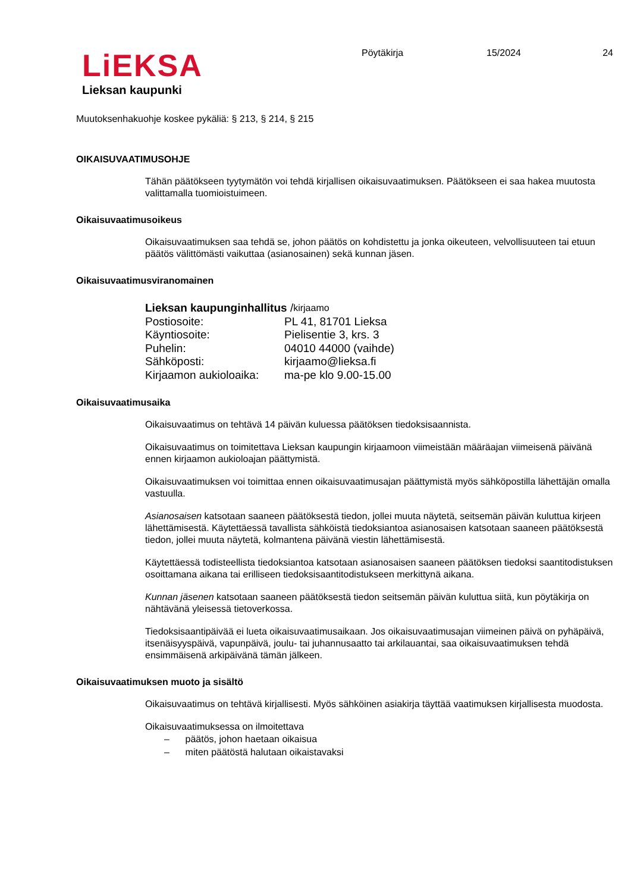LiEKSA
Lieksan kaupunki
Pöytäkirja 15/2024 24
Muutoksenhakuohje koskee pykäliä: § 213, § 214, § 215
OIKAISUVAATIMUSOHJE
Tähän päätökseen tyytymätön voi tehdä kirjallisen oikaisuvaatimuksen. Päätökseen ei saa hakea muutosta valittamalla tuomioistuimeen.
Oikaisuvaatimusoikeus
Oikaisuvaatimuksen saa tehdä se, johon päätös on kohdistettu ja jonka oikeuteen, velvollisuuteen tai etuun päätös välittömästi vaikuttaa (asianosainen) sekä kunnan jäsen.
Oikaisuvaatimusviranomainen
Lieksan kaupunginhallitus / kirjaamo
Postiosoite: PL 41, 81701 Lieksa
Käyntiosoite: Pielisentie 3, krs. 3
Puhelin: 04010 44000 (vaihde)
Sähköposti: kirjaamo@lieksa.fi
Kirjaamon aukioloaika: ma-pe klo 9.00-15.00
Oikaisuvaatimusaika
Oikaisuvaatimus on tehtävä 14 päivän kuluessa päätöksen tiedoksisaannista.
Oikaisuvaatimus on toimitettava Lieksan kaupungin kirjaamoon viimeistään määräajan viimeisenä päivänä ennen kirjaamon aukioloajan päättymistä.
Oikaisuvaatimuksen voi toimittaa ennen oikaisuvaatimusajan päättymistä myös sähköpostilla lähettäjän omalla vastuulla.
Asianosaisen katsotaan saaneen päätöksestä tiedon, jollei muuta näytetä, seitsemän päivän kuluttua kirjeen lähettämisestä. Käytettäessä tavallista sähköistä tiedoksiantoa asianosaisen katsotaan saaneen päätöksestä tiedon, jollei muuta näytetä, kolmantena päivänä viestin lähettämisestä.
Käytettäessä todisteellista tiedoksiantoa katsotaan asianosaisen saaneen päätöksen tiedoksi saantitodistuksen osoittamana aikana tai erilliseen tiedoksisaantitodistukseen merkittynä aikana.
Kunnan jäsenen katsotaan saaneen päätöksestä tiedon seitsemän päivän kuluttua siitä, kun pöytäkirja on nähtävänä yleisessä tietoverkossa.
Tiedoksisaantipäivää ei lueta oikaisuvaatimusaikaan. Jos oikaisuvaatimusajan viimeinen päivä on pyhäpäivä, itsenäisyyspäivä, vapunpäivä, joulu- tai juhannusaatto tai arkilauantai, saa oikaisuvaatimuksen tehdä ensimmäisenä arkipäivänä tämän jälkeen.
Oikaisuvaatimuksen muoto ja sisältö
Oikaisuvaatimus on tehtävä kirjallisesti. Myös sähköinen asiakirja täyttää vaatimuksen kirjallisesta muodosta.
Oikaisuvaatimuksessa on ilmoitettava
– päätös, johon haetaan oikaisua
– miten päätöstä halutaan oikaistavaksi